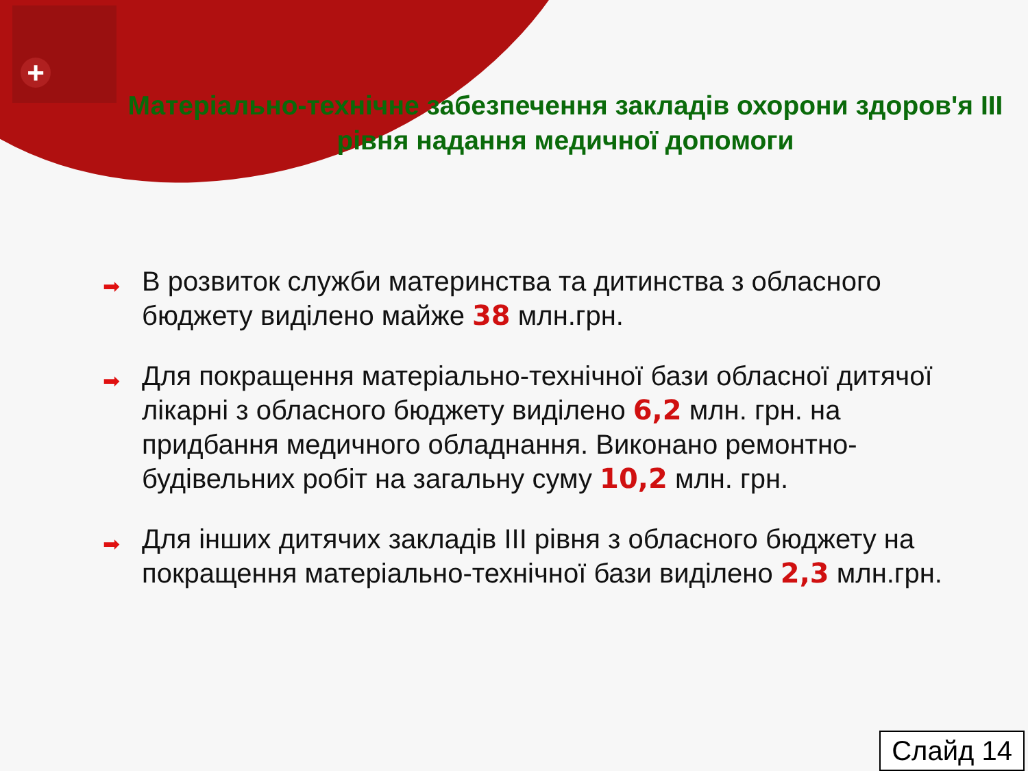+
Матеріально-технічне забезпечення закладів охорони здоров'я III рівня надання медичної допомоги
➡ В розвиток служби материнства та дитинства з обласного бюджету виділено майже 38 млн.грн.
➡ Для покращення матеріально-технічної бази обласної дитячої лікарні з обласного бюджету виділено 6,2 млн. грн. на придбання медичного обладнання. Виконано ремонтно-будівельних робіт на загальну суму 10,2 млн. грн.
➡ Для інших дитячих закладів III рівня з обласного бюджету на покращення матеріально-технічної бази виділено 2,3 млн.грн.
Слайд 14